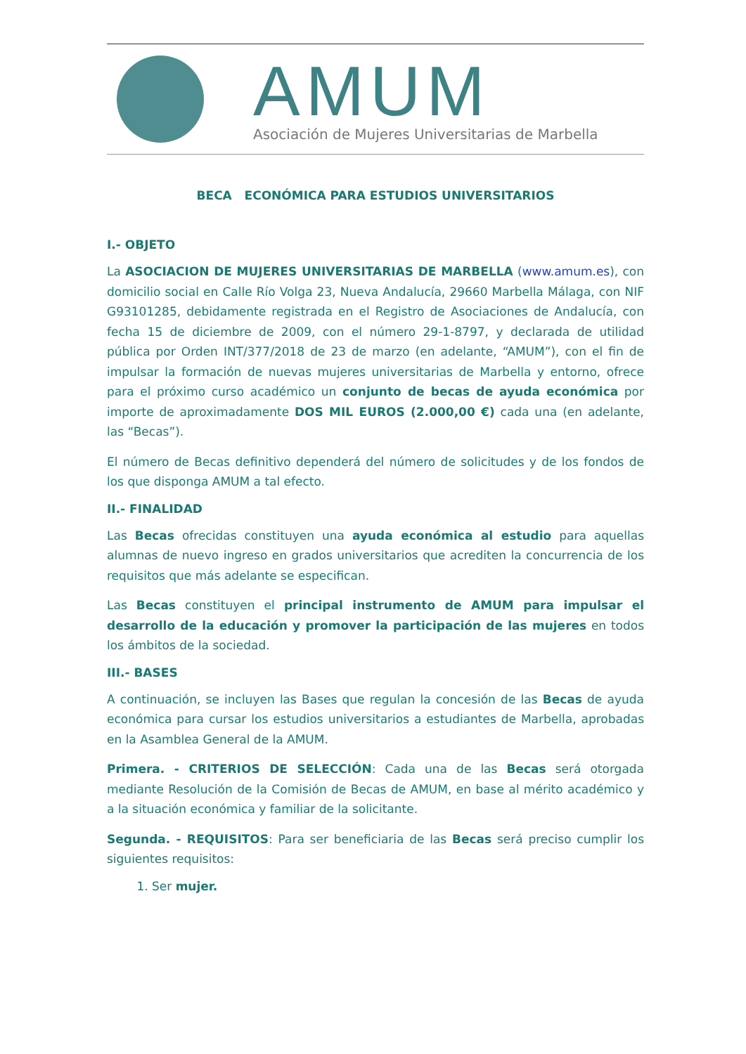AMUM
Asociación de Mujeres Universitarias de Marbella
BECA ECONÓMICA PARA ESTUDIOS UNIVERSITARIOS
I.- OBJETO
La ASOCIACION DE MUJERES UNIVERSITARIAS DE MARBELLA (www.amum.es), con domicilio social en Calle Río Volga 23, Nueva Andalucía, 29660 Marbella Málaga, con NIF G93101285, debidamente registrada en el Registro de Asociaciones de Andalucía, con fecha 15 de diciembre de 2009, con el número 29-1-8797, y declarada de utilidad pública por Orden INT/377/2018 de 23 de marzo (en adelante, “AMUM”), con el fin de impulsar la formación de nuevas mujeres universitarias de Marbella y entorno, ofrece para el próximo curso académico un conjunto de becas de ayuda económica por importe de aproximadamente DOS MIL EUROS (2.000,00 €) cada una (en adelante, las “Becas”).
El número de Becas definitivo dependerá del número de solicitudes y de los fondos de los que disponga AMUM a tal efecto.
II.- FINALIDAD
Las Becas ofrecidas constituyen una ayuda económica al estudio para aquellas alumnas de nuevo ingreso en grados universitarios que acrediten la concurrencia de los requisitos que más adelante se especifican.
Las Becas constituyen el principal instrumento de AMUM para impulsar el desarrollo de la educación y promover la participación de las mujeres en todos los ámbitos de la sociedad.
III.- BASES
A continuación, se incluyen las Bases que regulan la concesión de las Becas de ayuda económica para cursar los estudios universitarios a estudiantes de Marbella, aprobadas en la Asamblea General de la AMUM.
Primera. - CRITERIOS DE SELECCIÓN: Cada una de las Becas será otorgada mediante Resolución de la Comisión de Becas de AMUM, en base al mérito académico y a la situación económica y familiar de la solicitante.
Segunda. - REQUISITOS: Para ser beneficiaria de las Becas será preciso cumplir los siguientes requisitos:
1. Ser mujer.